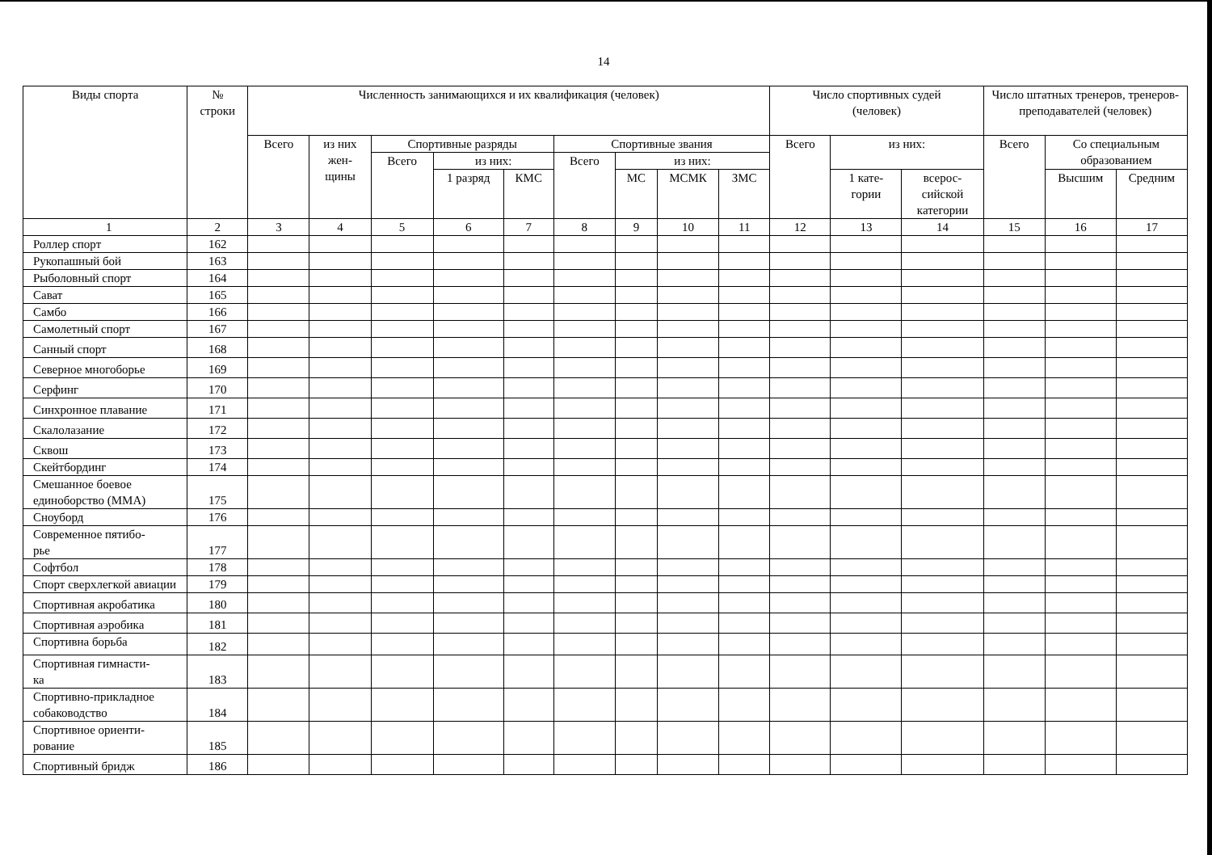14
| Виды спорта | № строки | Численность занимающихся и их квалификация (человек) | | | | | | | | | Число спортивных судей (человек) | | | Число штатных тренеров, тренеров-преподавателей (человек) | | |
| --- | --- | --- | --- | --- | --- | --- | --- | --- | --- | --- | --- | --- | --- | --- | --- | --- |
| | | Всего | из них жен- щины | Спортивные разряды | | | Спортивные звания | | | | Всего | из них: | | Всего | Со специальным образованием | |
| | | | | Всего | из них: | | Всего | из них: | | | | | | | | |
| | | | | | 1 разряд | КМС | | МС | МСМК | ЗМС | | 1 кате- гории | всерос- сийской категории | | Высшим | Средним |
| 1 | 2 | 3 | 4 | 5 | 6 | 7 | 8 | 9 | 10 | 11 | 12 | 13 | 14 | 15 | 16 | 17 |
| Роллер спорт | 162 | | | | | | | | | | | | | | | |
| Рукопашный бой | 163 | | | | | | | | | | | | | | | |
| Рыболовный спорт | 164 | | | | | | | | | | | | | | | |
| Сават | 165 | | | | | | | | | | | | | | | |
| Самбо | 166 | | | | | | | | | | | | | | | |
| Самолетный спорт | 167 | | | | | | | | | | | | | | | |
| Санный спорт | 168 | | | | | | | | | | | | | | | |
| Северное многоборье | 169 | | | | | | | | | | | | | | | |
| Серфинг | 170 | | | | | | | | | | | | | | | |
| Синхронное плавание | 171 | | | | | | | | | | | | | | | |
| Скалолазание | 172 | | | | | | | | | | | | | | | |
| Сквош | 173 | | | | | | | | | | | | | | | |
| Скейтбординг | 174 | | | | | | | | | | | | | | | |
| Смешанное боевое единоборство (ММА) | 175 | | | | | | | | | | | | | | | |
| Сноуборд | 176 | | | | | | | | | | | | | | | |
| Современное пятибо- рье | 177 | | | | | | | | | | | | | | | |
| Софтбол | 178 | | | | | | | | | | | | | | | |
| Спорт сверхлегкой авиации | 179 | | | | | | | | | | | | | | | |
| Спортивная акробатика | 180 | | | | | | | | | | | | | | | |
| Спортивная аэробика | 181 | | | | | | | | | | | | | | | |
| Спортивна борьба | 182 | | | | | | | | | | | | | | | |
| Спортивная гимнасти- ка | 183 | | | | | | | | | | | | | | | |
| Спортивно-прикладное собаководство | 184 | | | | | | | | | | | | | | | |
| Спортивное ориенти- рование | 185 | | | | | | | | | | | | | | | |
| Спортивный бридж | 186 | | | | | | | | | | | | | | | |